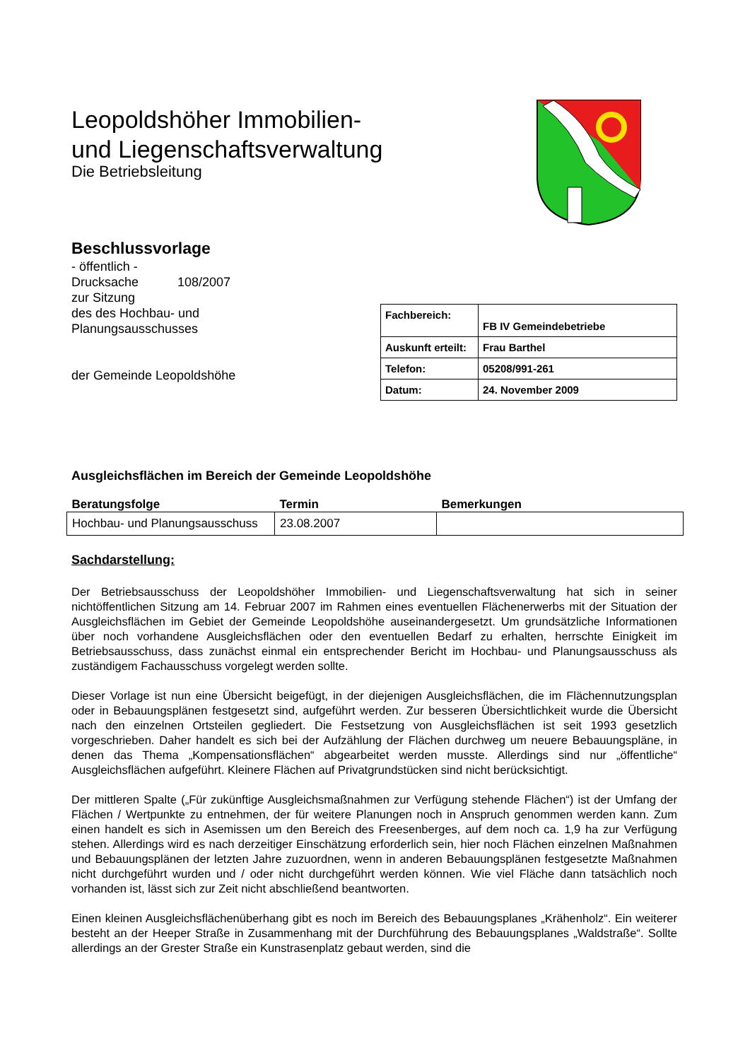Leopoldshöher Immobilien-
und Liegenschaftsverwaltung
Die Betriebsleitung
Beschlussvorlage
- öffentlich -
Drucksache 108/2007
zur Sitzung
des des Hochbau- und
Planungsausschusses
der Gemeinde Leopoldshöhe
| Fachbereich: | FB IV Gemeindebetriebe |
| Auskunft erteilt: | Frau Barthel |
| Telefon: | 05208/991-261 |
| Datum: | 24. November 2009 |
Ausgleichsflächen im Bereich der Gemeinde Leopoldshöhe
| Beratungsfolge | Termin | Bemerkungen |
| --- | --- | --- |
| Hochbau- und Planungsausschuss | 23.08.2007 | |
Sachdarstellung:
Der Betriebsausschuss der Leopoldshöher Immobilien- und Liegenschaftsverwaltung hat sich in seiner nichtöffentlichen Sitzung am 14. Februar 2007 im Rahmen eines eventuellen Flächenerwerbs mit der Situation der Ausgleichsflächen im Gebiet der Gemeinde Leopoldshöhe auseinandergesetzt. Um grundsätzliche Informationen über noch vorhandene Ausgleichsflächen oder den eventuellen Bedarf zu erhalten, herrschte Einigkeit im Betriebsausschuss, dass zunächst einmal ein entsprechender Bericht im Hochbau- und Planungsausschuss als zuständigem Fachausschuss vorgelegt werden sollte.
Dieser Vorlage ist nun eine Übersicht beigefügt, in der diejenigen Ausgleichsflächen, die im Flächennutzungsplan oder in Bebauungsplänen festgesetzt sind, aufgeführt werden. Zur besseren Übersichtlichkeit wurde die Übersicht nach den einzelnen Ortsteilen gegliedert. Die Festsetzung von Ausgleichsflächen ist seit 1993 gesetzlich vorgeschrieben. Daher handelt es sich bei der Aufzählung der Flächen durchweg um neuere Bebauungspläne, in denen das Thema „Kompensationsflächen“ abgearbeitet werden musste. Allerdings sind nur „öffentliche“ Ausgleichsflächen aufgeführt. Kleinere Flächen auf Privatgrundstücken sind nicht berücksichtigt.
Der mittleren Spalte („Für zukünftige Ausgleichsmaßnahmen zur Verfügung stehende Flächen“) ist der Umfang der Flächen / Wertpunkte zu entnehmen, der für weitere Planungen noch in Anspruch genommen werden kann. Zum einen handelt es sich in Asemissen um den Bereich des Freesenberges, auf dem noch ca. 1,9 ha zur Verfügung stehen. Allerdings wird es nach derzeitiger Einschätzung erforderlich sein, hier noch Flächen einzelnen Maßnahmen und Bebauungsplänen der letzten Jahre zuzuordnen, wenn in anderen Bebauungsplänen festgesetzte Maßnahmen nicht durchgeführt wurden und / oder nicht durchgeführt werden können. Wie viel Fläche dann tatsächlich noch vorhanden ist, lässt sich zur Zeit nicht abschließend beantworten.
Einen kleinen Ausgleichsflächenüberhang gibt es noch im Bereich des Bebauungsplanes „Krähenholz“. Ein weiterer besteht an der Heeper Straße in Zusammenhang mit der Durchführung des Bebauungsplanes „Waldstraße“. Sollte allerdings an der Grester Straße ein Kunstrasenplatz gebaut werden, sind die